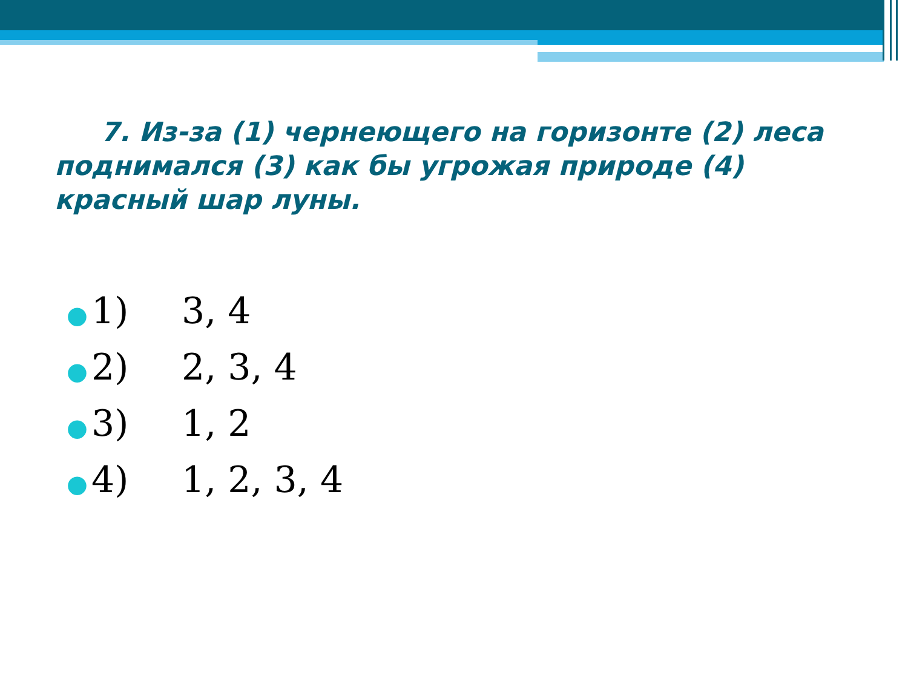7. Из-за (1) чернеющего на горизонте (2) леса поднимался (3) как бы угрожая природе (4) красный шар луны.
● 1) 3, 4
● 2) 2, 3, 4
● 3) 1, 2
● 4) 1, 2, 3, 4